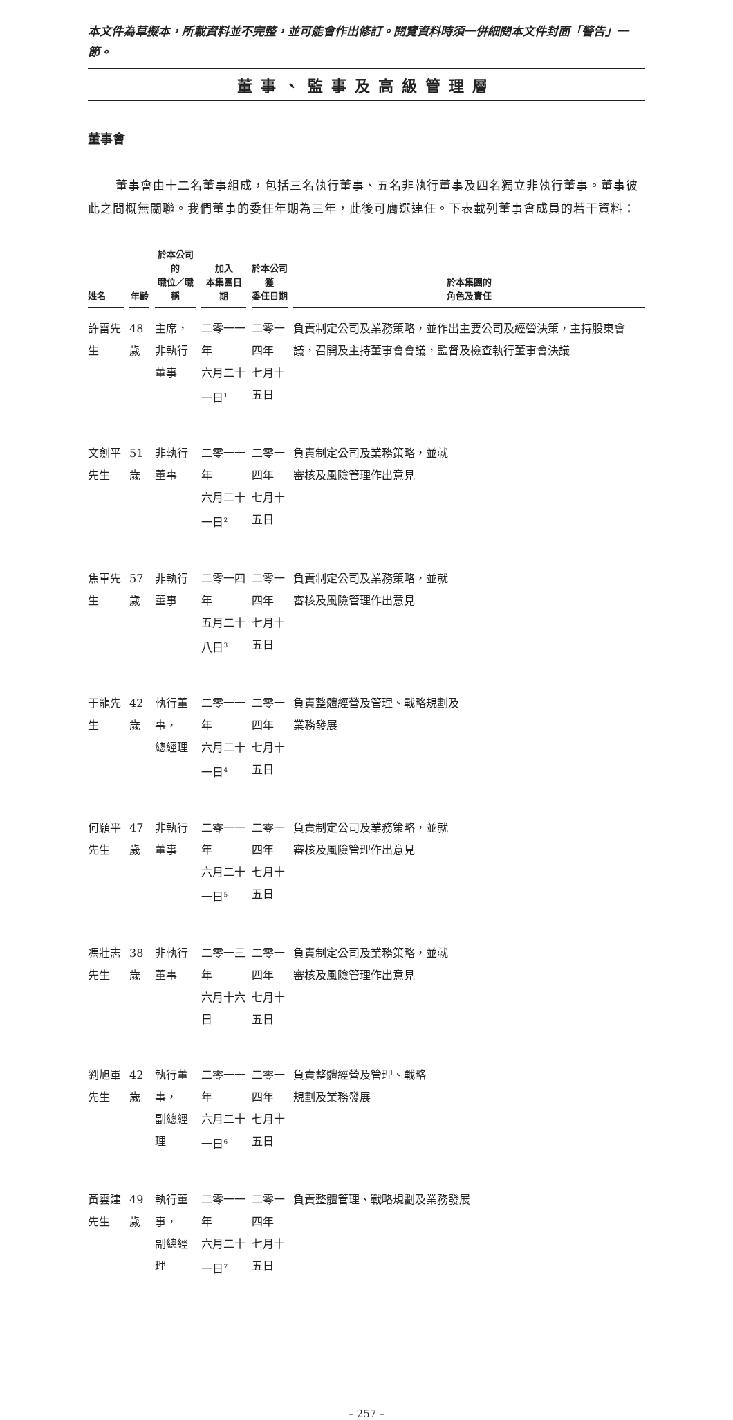本文件為草擬本，所載資料並不完整，並可能會作出修訂。閱覽資料時須一併細閱本文件封面「警告」一節。
董事、監事及高級管理層
董事會
董事會由十二名董事組成，包括三名執行董事、五名非執行董事及四名獨立非執行董事。董事彼此之間概無關聯。我們董事的委任年期為三年，此後可膺選連任。下表載列董事會成員的若干資料：
| 姓名 | 年齡 | 於本公司的 職位／職稱 | 加入 本集團日期 | 於本公司獲 委任日期 | 於本集團的 角色及責任 |
| --- | --- | --- | --- | --- | --- |
| 許雷先生 | 48歲 | 主席， 非執行董事 | 二零一一年 六月二十一日<sup>1</sup> | 二零一四年 七月十五日 | 負責制定公司及業務策略，並作出主要公司及經營決策，主持股東會議，召開及主持董事會會議，監督及檢查執行董事會決議 |
| 文劍平先生 | 51歲 | 非執行董事 | 二零一一年 六月二十一日<sup>2</sup> | 二零一四年 七月十五日 | 負責制定公司及業務策略，並就 審核及風險管理作出意見 |
| 焦軍先生 | 57歲 | 非執行董事 | 二零一四年 五月二十八日<sup>3</sup> | 二零一四年 七月十五日 | 負責制定公司及業務策略，並就 審核及風險管理作出意見 |
| 于龍先生 | 42歲 | 執行董事， 總經理 | 二零一一年 六月二十一日<sup>4</sup> | 二零一四年 七月十五日 | 負責整體經營及管理、戰略規劃及 業務發展 |
| 何願平先生 | 47歲 | 非執行董事 | 二零一一年 六月二十一日<sup>5</sup> | 二零一四年 七月十五日 | 負責制定公司及業務策略，並就 審核及風險管理作出意見 |
| 馮壯志先生 | 38歲 | 非執行董事 | 二零一三年 六月十六日 | 二零一四年 七月十五日 | 負責制定公司及業務策略，並就 審核及風險管理作出意見 |
| 劉旭軍先生 | 42歲 | 執行董事， 副總經理 | 二零一一年 六月二十一日<sup>6</sup> | 二零一四年 七月十五日 | 負責整體經營及管理、戰略 規劃及業務發展 |
| 黃雲建先生 | 49歲 | 執行董事， 副總經理 | 二零一一年 六月二十一日<sup>7</sup> | 二零一四年 七月十五日 | 負責整體管理、戰略規劃及業務發展 |
– 257 –